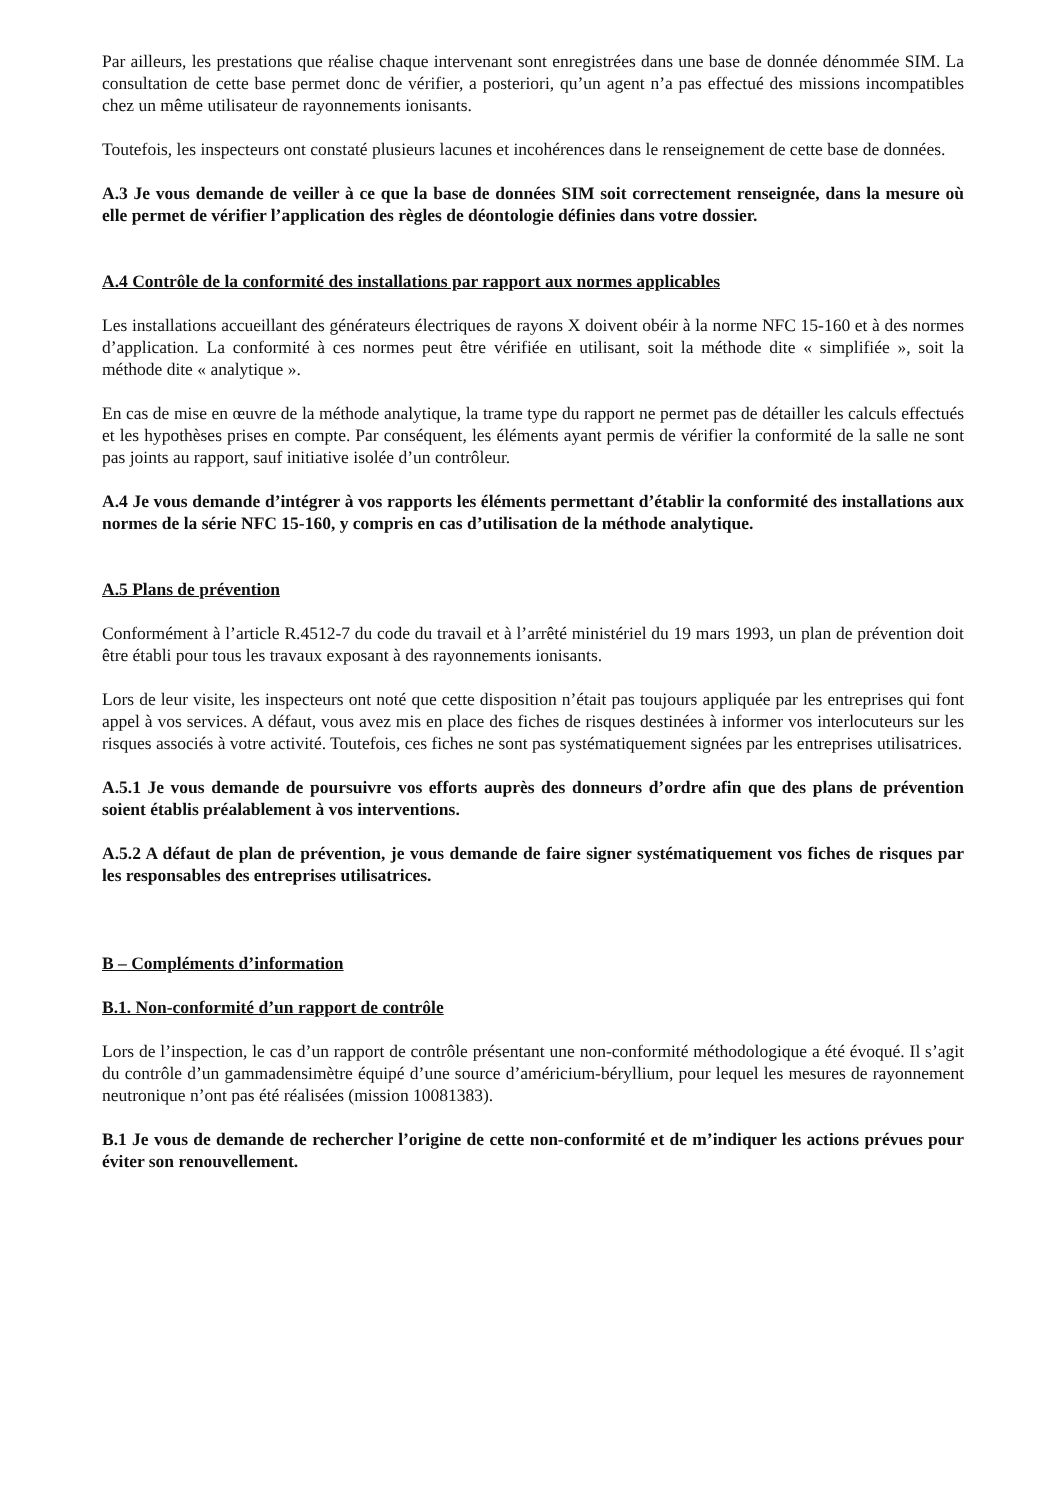Par ailleurs, les prestations que réalise chaque intervenant sont enregistrées dans une base de donnée dénommée SIM. La consultation de cette base permet donc de vérifier, a posteriori, qu’un agent n’a pas effectué des missions incompatibles chez un même utilisateur de rayonnements ionisants.
Toutefois, les inspecteurs ont constaté plusieurs lacunes et incohérences dans le renseignement de cette base de données.
A.3 Je vous demande de veiller à ce que la base de données SIM soit correctement renseignée, dans la mesure où elle permet de vérifier l’application des règles de déontologie définies dans votre dossier.
A.4 Contrôle de la conformité des installations par rapport aux normes applicables
Les installations accueillant des générateurs électriques de rayons X doivent obéir à la norme NFC 15-160 et à des normes d’application. La conformité à ces normes peut être vérifiée en utilisant, soit la méthode dite « simplifiée », soit la méthode dite « analytique ».
En cas de mise en œuvre de la méthode analytique, la trame type du rapport ne permet pas de détailler les calculs effectués et les hypothèses prises en compte. Par conséquent, les éléments ayant permis de vérifier la conformité de la salle ne sont pas joints au rapport, sauf initiative isolée d’un contrôleur.
A.4 Je vous demande d’intégrer à vos rapports les éléments permettant d’établir la conformité des installations aux normes de la série NFC 15-160, y compris en cas d’utilisation de la méthode analytique.
A.5 Plans de prévention
Conformément à l’article R.4512-7 du code du travail et à l’arrêté ministériel du 19 mars 1993, un plan de prévention doit être établi pour tous les travaux exposant à des rayonnements ionisants.
Lors de leur visite, les inspecteurs ont noté que cette disposition n’était pas toujours appliquée par les entreprises qui font appel à vos services. A défaut, vous avez mis en place des fiches de risques destinées à informer vos interlocuteurs sur les risques associés à votre activité. Toutefois, ces fiches ne sont pas systématiquement signées par les entreprises utilisatrices.
A.5.1 Je vous demande de poursuivre vos efforts auprès des donneurs d’ordre afin que des plans de prévention soient établis préalablement à vos interventions.
A.5.2 A défaut de plan de prévention, je vous demande de faire signer systématiquement vos fiches de risques par les responsables des entreprises utilisatrices.
B – Compléments d’information
B.1. Non-conformité d’un rapport de contrôle
Lors de l’inspection, le cas d’un rapport de contrôle présentant une non-conformité méthodologique a été évoqué. Il s’agit du contrôle d’un gammadensimètre équipé d’une source d’américium-béryllium, pour lequel les mesures de rayonnement neutronique n’ont pas été réalisées (mission 10081383).
B.1 Je vous de demande de rechercher l’origine de cette non-conformité et de m’indiquer les actions prévues pour éviter son renouvellement.